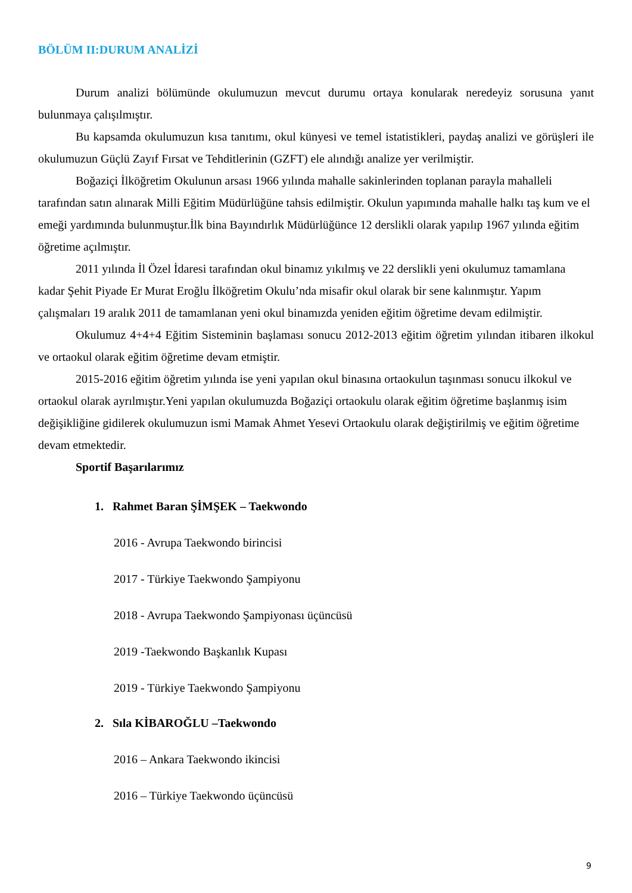BÖLÜM II:DURUM ANALİZİ
Durum analizi bölümünde okulumuzun mevcut durumu ortaya konularak neredeyiz sorusuna yanıt bulunmaya çalışılmıştır.
Bu kapsamda okulumuzun kısa tanıtımı, okul künyesi ve temel istatistikleri, paydaş analizi ve görüşleri ile okulumuzun Güçlü Zayıf Fırsat ve Tehditlerinin (GZFT) ele alındığı analize yer verilmiştir.
Boğaziçi İlköğretim Okulunun arsası 1966 yılında mahalle sakinlerinden toplanan parayla mahalleli tarafından satın alınarak Milli Eğitim Müdürlüğüne tahsis edilmiştir. Okulun yapımında mahalle halkı taş kum ve el emeği yardımında bulunmuştur.İlk bina Bayındırlık Müdürlüğünce 12 derslikli olarak yapılıp 1967 yılında eğitim öğretime açılmıştır.
2011 yılında İl Özel İdaresi tarafından okul binamız yıkılmış ve 22 derslikli yeni okulumuz tamamlana kadar Şehit Piyade Er Murat Eroğlu İlköğretim Okulu’nda misafir okul olarak bir sene kalınmıştır. Yapım çalışmaları 19 aralık 2011 de tamamlanan yeni okul binamızda yeniden eğitim öğretime devam edilmiştir.
Okulumuz 4+4+4 Eğitim Sisteminin başlaması sonucu 2012-2013 eğitim öğretim yılından itibaren ilkokul ve ortaokul olarak eğitim öğretime devam etmiştir.
2015-2016 eğitim öğretim yılında ise yeni yapılan okul binasına ortaokulun taşınması sonucu ilkokul ve ortaokul olarak ayrılmıştır.Yeni yapılan okulumuzda Boğaziçi ortaokulu olarak eğitim öğretime başlanmış isim değişikliğine gidilerek okulumuzun ismi Mamak Ahmet Yesevi Ortaokulu olarak değiştirilmiş ve eğitim öğretime devam etmektedir.
Sportif Başarılarımız
1. Rahmet Baran ŞİMŞEK – Taekwondo
2016 - Avrupa Taekwondo birincisi
2017 - Türkiye Taekwondo Şampiyonu
2018 - Avrupa Taekwondo Şampiyonası üçüncüsü
2019 -Taekwondo Başkanlık Kupası
2019 - Türkiye Taekwondo Şampiyonu
2. Sıla KİBAROĞLU –Taekwondo
2016 – Ankara Taekwondo ikincisi
2016 – Türkiye Taekwondo üçüncüsü
9